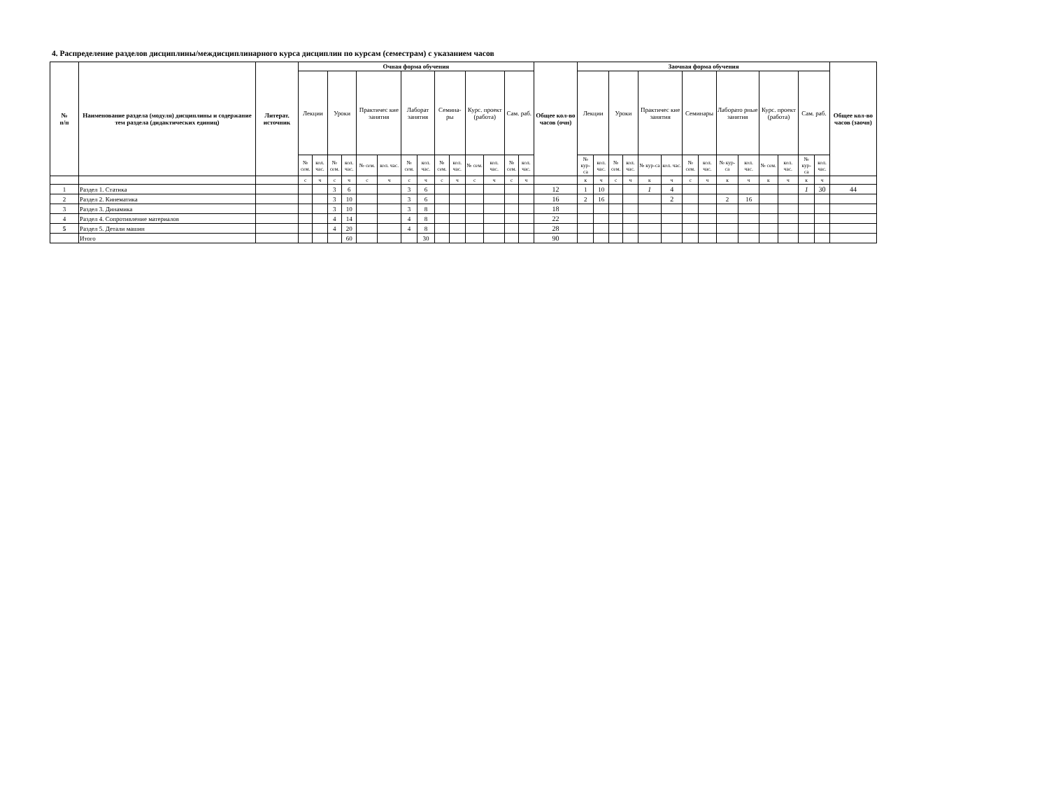4. Распределение разделов дисциплины/междисциплинарного курса дисциплин по курсам (семестрам) с указанием часов
| № п/п | Наименование раздела (модуля) дисциплины и содержание тем раздела (дидактических единиц) | Литерат. источник | Очная форма обучения | | | | | | | | | | | | | | Общее кол-во часов (очн) | Заочная форма обучения | | | | | | | | | | | | | | Общее кол-во часов (заочн) |
| --- | --- | --- | --- | --- | --- | --- | --- | --- | --- | --- | --- | --- | --- | --- | --- | --- | --- | --- | --- | --- | --- | --- | --- | --- | --- | --- | --- | --- | --- | --- | --- | --- |
| | | | Лекции | | Уроки | | Практичес кие занятия | | Лаборат занятия | | Семина-ры | | Курс. проект (работа) | | Сам. раб. | | | Лекции | | Уроки | | Практичес кие занятия | | Семинары | | Лаборато рные занятия | | Курс. проект (работа) | | Сам. раб. | | |
| | | | № сем. | кол. час. | № сем. | кол. час. | № сем. | кол. час. | № сем. | кол. час. | № сем. | кол. час. | № сем. | кол. час. | № сем. | кол. час. | | № кур-са | кол. час. | № сем. | кол. час. | № кур-са | кол. час. | № сем. | кол. час. | № кур-са | кол. час. | № сем. | кол. час. | № кур-са | кол. час. | |
| | | | с | ч | с | ч | с | ч | с | ч | с | ч | с | ч | с | ч | | к | ч | с | ч | к | ч | с | ч | к | ч | к | ч | к | ч | |
| 1 | Раздел 1. Статика | | | | 3 | 6 | | | 3 | 6 | | | | | | | 12 | 1 | 10 | | | 1 | 4 | | | | | | | 1 | 30 | 44 |
| 2 | Раздел 2. Кинематика | | | | 3 | 10 | | | 3 | 6 | | | | | | | 16 | 2 | 16 | | | | 2 | | | 2 | 16 | | | | | |
| 3 | Раздел 3. Динамика | | | | 3 | 10 | | | 3 | 8 | | | | | | | 18 | | | | | | | | | | | | | | | |
| 4 | Раздел 4. Сопротивление материалов | | | | 4 | 14 | | | 4 | 8 | | | | | | | 22 | | | | | | | | | | | | | | | |
| 5 | Раздел 5. Детали машин | | | | 4 | 20 | | | 4 | 8 | | | | | | | 28 | | | | | | | | | | | | | | | |
| | Итого | | | | | 60 | | | | 30 | | | | | | | 90 | | | | | | | | | | | | | | | |